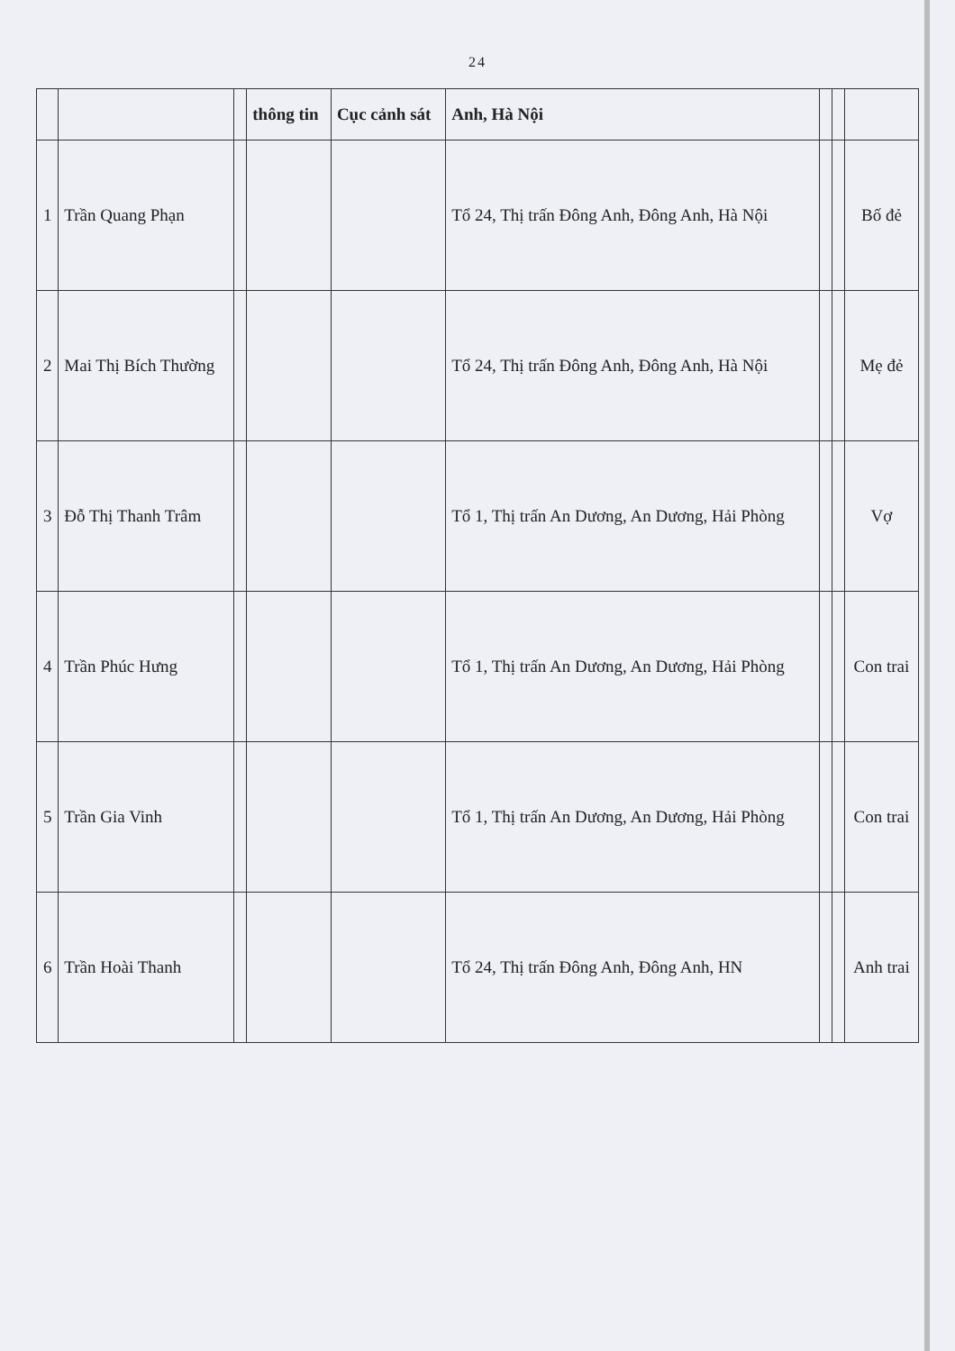24
| | | | thông tin | Cục cảnh sát | Anh, Hà Nội | | | |
| --- | --- | --- | --- | --- | --- | --- | --- | --- |
| 1 | Trần Quang Phạn | | | | Tổ 24, Thị trấn Đông Anh, Đông Anh, Hà Nội | | | Bố đẻ |
| 2 | Mai Thị Bích Thường | | | | Tổ 24, Thị trấn Đông Anh, Đông Anh, Hà Nội | | | Mẹ đẻ |
| 3 | Đỗ Thị Thanh Trâm | | | | Tổ 1, Thị trấn An Dương, An Dương, Hải Phòng | | | Vợ |
| 4 | Trần Phúc Hưng | | | | Tổ 1, Thị trấn An Dương, An Dương, Hải Phòng | | | Con trai |
| 5 | Trần Gia Vinh | | | | Tổ 1, Thị trấn An Dương, An Dương, Hải Phòng | | | Con trai |
| 6 | Trần Hoài Thanh | | | | Tổ 24, Thị trấn Đông Anh, Đông Anh, HN | | | Anh trai |